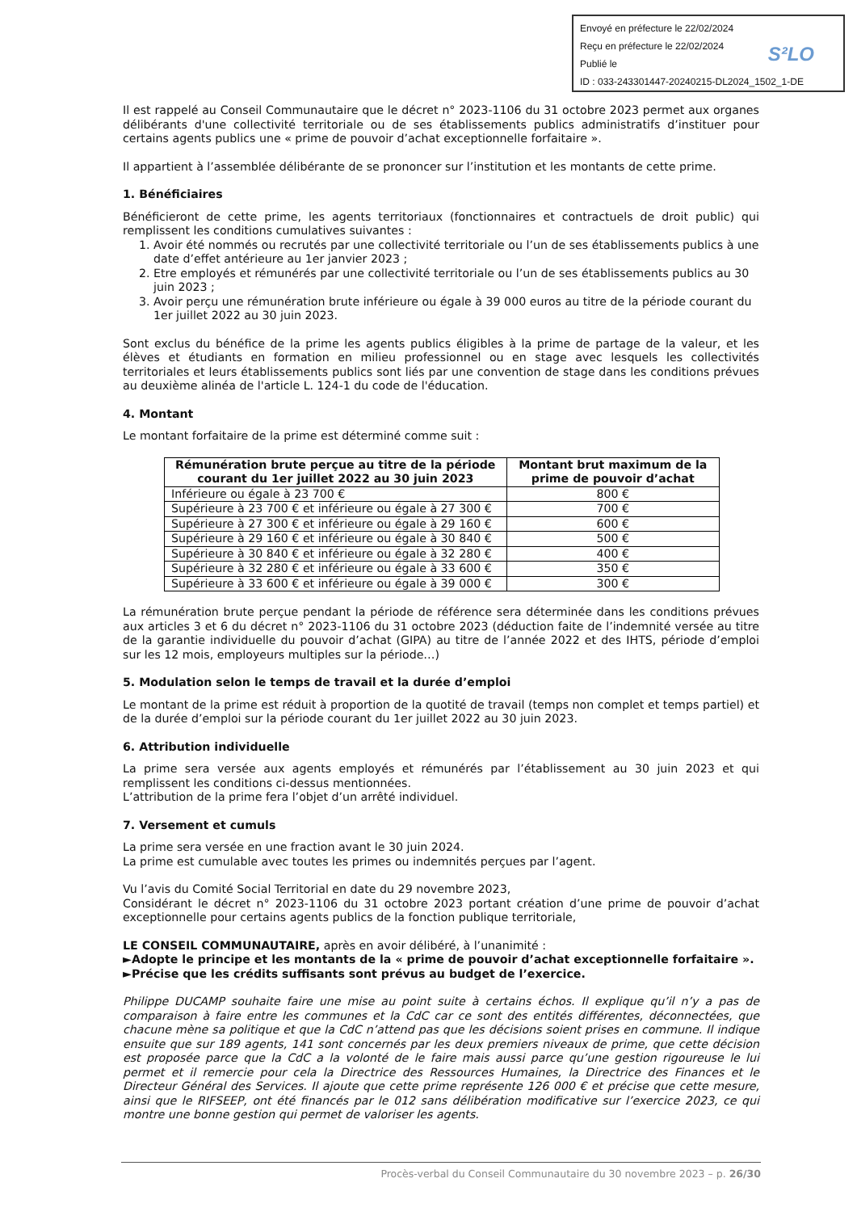Envoyé en préfecture le 22/02/2024
Reçu en préfecture le 22/02/2024
Publié le
ID : 033-243301447-20240215-DL2024_1502_1-DE
S²LO
Il est rappelé au Conseil Communautaire que le décret n° 2023-1106 du 31 octobre 2023 permet aux organes délibérants d'une collectivité territoriale ou de ses établissements publics administratifs d’instituer pour certains agents publics une « prime de pouvoir d’achat exceptionnelle forfaitaire ».
Il appartient à l’assemblée délibérante de se prononcer sur l’institution et les montants de cette prime.
1. Bénéficiaires
Bénéficieront de cette prime, les agents territoriaux (fonctionnaires et contractuels de droit public) qui remplissent les conditions cumulatives suivantes :
1. Avoir été nommés ou recrutés par une collectivité territoriale ou l’un de ses établissements publics à une date d’effet antérieure au 1er janvier 2023 ;
2. Etre employés et rémunérés par une collectivité territoriale ou l’un de ses établissements publics au 30 juin 2023 ;
3. Avoir perçu une rémunération brute inférieure ou égale à 39 000 euros au titre de la période courant du 1er juillet 2022 au 30 juin 2023.
Sont exclus du bénéfice de la prime les agents publics éligibles à la prime de partage de la valeur, et les élèves et étudiants en formation en milieu professionnel ou en stage avec lesquels les collectivités territoriales et leurs établissements publics sont liés par une convention de stage dans les conditions prévues au deuxième alinéa de l'article L. 124-1 du code de l'éducation.
4. Montant
Le montant forfaitaire de la prime est déterminé comme suit :
| Rémunération brute perçue au titre de la période courant du 1er juillet 2022 au 30 juin 2023 | Montant brut maximum de la prime de pouvoir d’achat |
| --- | --- |
| Inférieure ou égale à 23 700 € | 800 € |
| Supérieure à 23 700 € et inférieure ou égale à 27 300 € | 700 € |
| Supérieure à 27 300 € et inférieure ou égale à 29 160 € | 600 € |
| Supérieure à 29 160 € et inférieure ou égale à 30 840 € | 500 € |
| Supérieure à 30 840 € et inférieure ou égale à 32 280 € | 400 € |
| Supérieure à 32 280 € et inférieure ou égale à 33 600 € | 350 € |
| Supérieure à 33 600 € et inférieure ou égale à 39 000 € | 300 € |
La rémunération brute perçue pendant la période de référence sera déterminée dans les conditions prévues aux articles 3 et 6 du décret n° 2023-1106 du 31 octobre 2023 (déduction faite de l’indemnité versée au titre de la garantie individuelle du pouvoir d’achat (GIPA) au titre de l’année 2022 et des IHTS, période d’emploi sur les 12 mois, employeurs multiples sur la période…)
5. Modulation selon le temps de travail et la durée d’emploi
Le montant de la prime est réduit à proportion de la quotité de travail (temps non complet et temps partiel) et de la durée d’emploi sur la période courant du 1er juillet 2022 au 30 juin 2023.
6. Attribution individuelle
La prime sera versée aux agents employés et rémunérés par l’établissement au 30 juin 2023 et qui remplissent les conditions ci-dessus mentionnées.
L’attribution de la prime fera l’objet d’un arrêté individuel.
7. Versement et cumuls
La prime sera versée en une fraction avant le 30 juin 2024.
La prime est cumulable avec toutes les primes ou indemnités perçues par l’agent.
Vu l’avis du Comité Social Territorial en date du 29 novembre 2023,
Considérant le décret n° 2023-1106 du 31 octobre 2023 portant création d’une prime de pouvoir d’achat exceptionnelle pour certains agents publics de la fonction publique territoriale,
LE CONSEIL COMMUNAUTAIRE, après en avoir délibéré, à l’unanimité :
►Adopte le principe et les montants de la « prime de pouvoir d’achat exceptionnelle forfaitaire ».
►Précise que les crédits suffisants sont prévus au budget de l’exercice.
Philippe DUCAMP souhaite faire une mise au point suite à certains échos. Il explique qu’il n’y a pas de comparaison à faire entre les communes et la CdC car ce sont des entités différentes, déconnectées, que chacune mène sa politique et que la CdC n’attend pas que les décisions soient prises en commune. Il indique ensuite que sur 189 agents, 141 sont concernés par les deux premiers niveaux de prime, que cette décision est proposée parce que la CdC a la volonté de le faire mais aussi parce qu’une gestion rigoureuse le lui permet et il remercie pour cela la Directrice des Ressources Humaines, la Directrice des Finances et le Directeur Général des Services. Il ajoute que cette prime représente 126 000 € et précise que cette mesure, ainsi que le RIFSEEP, ont été financés par le 012 sans délibération modificative sur l’exercice 2023, ce qui montre une bonne gestion qui permet de valoriser les agents.
Procès-verbal du Conseil Communautaire du 30 novembre 2023 – p. 26/30